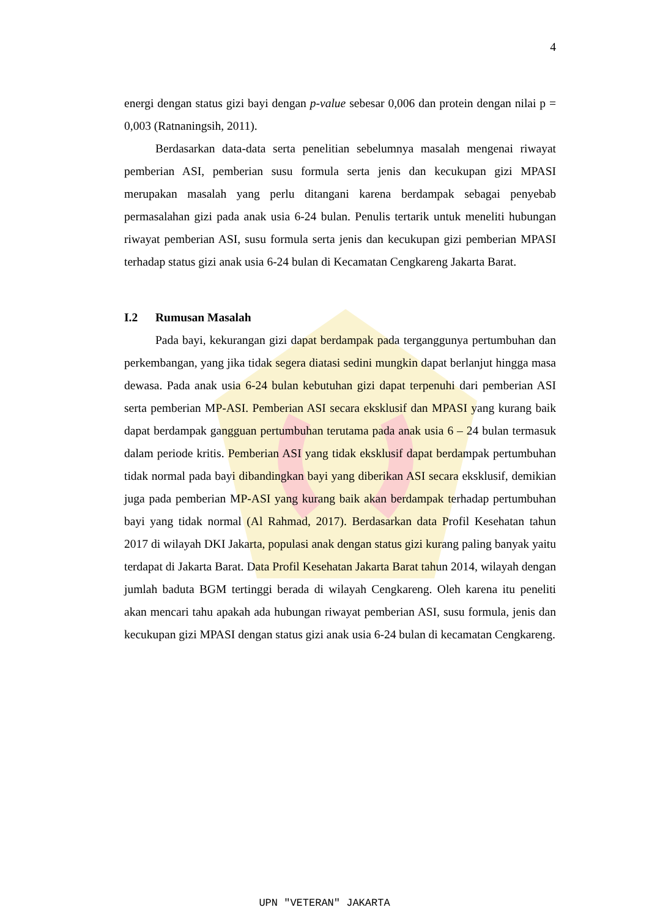4
energi dengan status gizi bayi dengan p-value sebesar 0,006 dan protein dengan nilai p = 0,003 (Ratnaningsih, 2011).
Berdasarkan data-data serta penelitian sebelumnya masalah mengenai riwayat pemberian ASI, pemberian susu formula serta jenis dan kecukupan gizi MPASI merupakan masalah yang perlu ditangani karena berdampak sebagai penyebab permasalahan gizi pada anak usia 6-24 bulan. Penulis tertarik untuk meneliti hubungan riwayat pemberian ASI, susu formula serta jenis dan kecukupan gizi pemberian MPASI terhadap status gizi anak usia 6-24 bulan di Kecamatan Cengkareng Jakarta Barat.
I.2 Rumusan Masalah
Pada bayi, kekurangan gizi dapat berdampak pada terganggunya pertumbuhan dan perkembangan, yang jika tidak segera diatasi sedini mungkin dapat berlanjut hingga masa dewasa. Pada anak usia 6-24 bulan kebutuhan gizi dapat terpenuhi dari pemberian ASI serta pemberian MP-ASI. Pemberian ASI secara eksklusif dan MPASI yang kurang baik dapat berdampak gangguan pertumbuhan terutama pada anak usia 6 – 24 bulan termasuk dalam periode kritis. Pemberian ASI yang tidak eksklusif dapat berdampak pertumbuhan tidak normal pada bayi dibandingkan bayi yang diberikan ASI secara eksklusif, demikian juga pada pemberian MP-ASI yang kurang baik akan berdampak terhadap pertumbuhan bayi yang tidak normal (Al Rahmad, 2017). Berdasarkan data Profil Kesehatan tahun 2017 di wilayah DKI Jakarta, populasi anak dengan status gizi kurang paling banyak yaitu terdapat di Jakarta Barat. Data Profil Kesehatan Jakarta Barat tahun 2014, wilayah dengan jumlah baduta BGM tertinggi berada di wilayah Cengkareng. Oleh karena itu peneliti akan mencari tahu apakah ada hubungan riwayat pemberian ASI, susu formula, jenis dan kecukupan gizi MPASI dengan status gizi anak usia 6-24 bulan di kecamatan Cengkareng.
UPN "VETERAN" JAKARTA